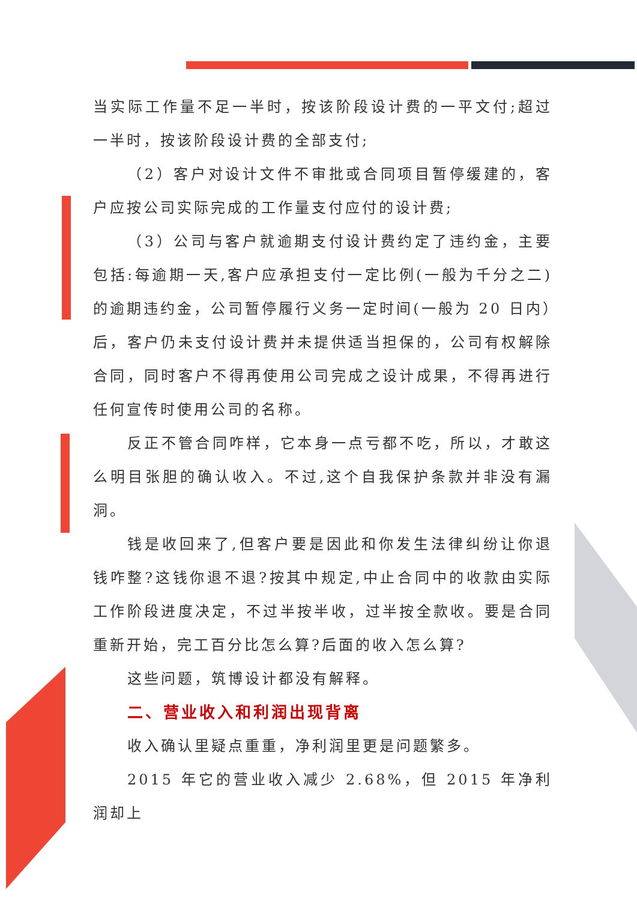当实际工作量不足一半时，按该阶段设计费的一平文付;超过一半时，按该阶段设计费的全部支付;
（2）客户对设计文件不审批或合同项目暂停缓建的，客户应按公司实际完成的工作量支付应付的设计费;
（3）公司与客户就逾期支付设计费约定了违约金，主要包括:每逾期一天,客户应承担支付一定比例(一般为千分之二)的逾期违约金，公司暂停履行义务一定时间(一般为 20 日内）后，客户仍未支付设计费并未提供适当担保的，公司有权解除合同，同时客户不得再使用公司完成之设计成果，不得再进行任何宣传时使用公司的名称。
反正不管合同咋样，它本身一点亏都不吃，所以，才敢这么明目张胆的确认收入。不过,这个自我保护条款并非没有漏洞。
钱是收回来了,但客户要是因此和你发生法律纠纷让你退钱咋整?这钱你退不退?按其中规定,中止合同中的收款由实际工作阶段进度决定，不过半按半收，过半按全款收。要是合同重新开始，完工百分比怎么算?后面的收入怎么算?
这些问题，筑博设计都没有解释。
二、营业收入和利润出现背离
收入确认里疑点重重，净利润里更是问题繁多。
2015 年它的营业收入减少 2.68%，但 2015 年净利润却上